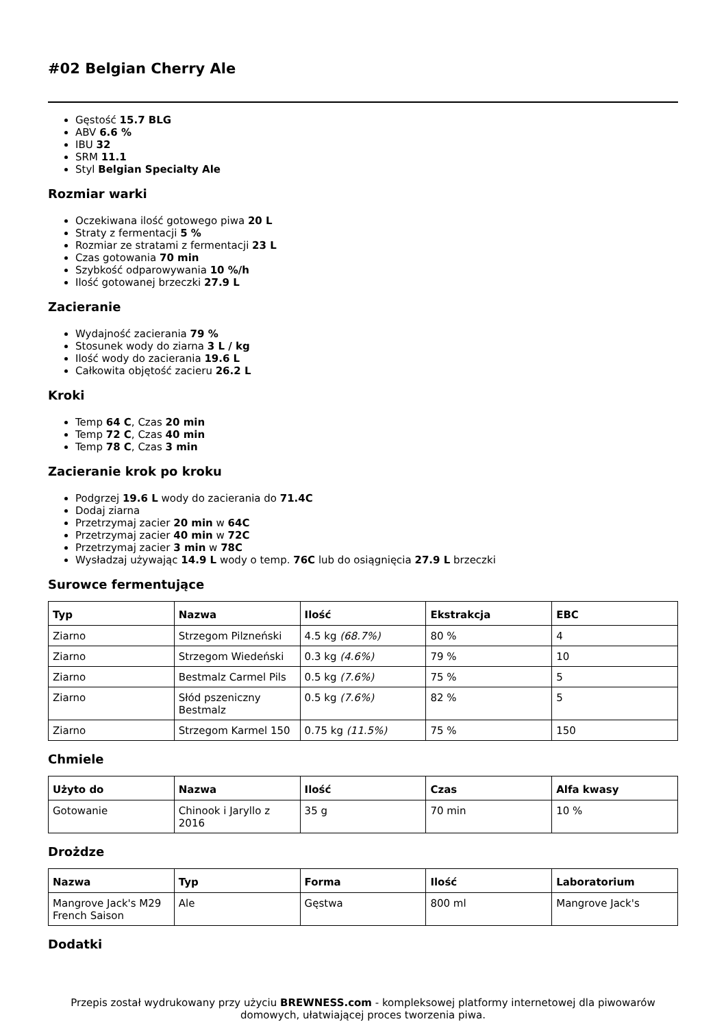#02 Belgian Cherry Ale
Gęstość 15.7 BLG
ABV 6.6 %
IBU 32
SRM 11.1
Styl Belgian Specialty Ale
Rozmiar warki
Oczekiwana ilość gotowego piwa 20 L
Straty z fermentacji 5 %
Rozmiar ze stratami z fermentacji 23 L
Czas gotowania 70 min
Szybkość odparowywania 10 %/h
Ilość gotowanej brzeczki 27.9 L
Zacieranie
Wydajność zacierania 79 %
Stosunek wody do ziarna 3 L / kg
Ilość wody do zacierania 19.6 L
Całkowita objętość zacieru 26.2 L
Kroki
Temp 64 C, Czas 20 min
Temp 72 C, Czas 40 min
Temp 78 C, Czas 3 min
Zacieranie krok po kroku
Podgrzej 19.6 L wody do zacierania do 71.4C
Dodaj ziarna
Przetrzymaj zacier 20 min w 64C
Przetrzymaj zacier 40 min w 72C
Przetrzymaj zacier 3 min w 78C
Wysładzaj używając 14.9 L wody o temp. 76C lub do osiągnięcia 27.9 L brzeczki
Surowce fermentujące
| Typ | Nazwa | Ilość | Ekstrakcja | EBC |
| --- | --- | --- | --- | --- |
| Ziarno | Strzegom Pilzneński | 4.5 kg (68.7%) | 80 % | 4 |
| Ziarno | Strzegom Wiedeński | 0.3 kg (4.6%) | 79 % | 10 |
| Ziarno | Bestmalz Carmel Pils | 0.5 kg (7.6%) | 75 % | 5 |
| Ziarno | Słód pszeniczny Bestmalz | 0.5 kg (7.6%) | 82 % | 5 |
| Ziarno | Strzegom Karmel 150 | 0.75 kg (11.5%) | 75 % | 150 |
Chmiele
| Użyto do | Nazwa | Ilość | Czas | Alfa kwasy |
| --- | --- | --- | --- | --- |
| Gotowanie | Chinook i Jaryllo z 2016 | 35 g | 70 min | 10 % |
Drożdze
| Nazwa | Typ | Forma | Ilość | Laboratorium |
| --- | --- | --- | --- | --- |
| Mangrove Jack's M29 French Saison | Ale | Gęstwa | 800 ml | Mangrove Jack's |
Dodatki
Przepis został wydrukowany przy użyciu BREWNESS.com - kompleksowej platformy internetowej dla piwowarów domowych, ułatwiającej proces tworzenia piwa.